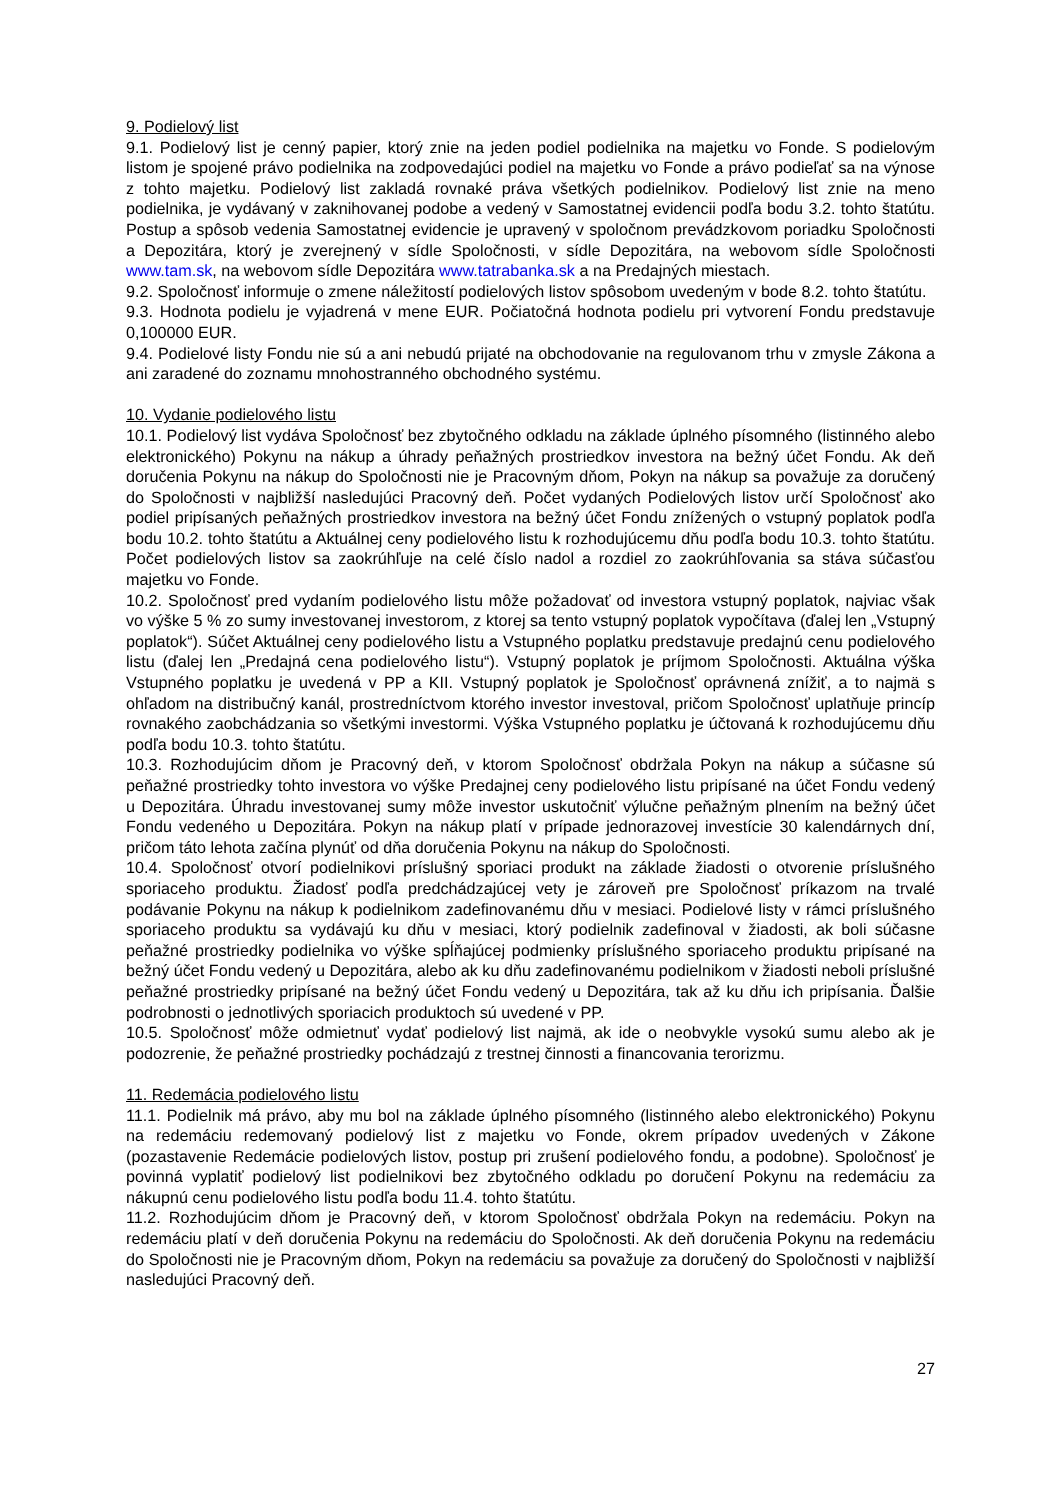9. Podielový list
9.1. Podielový list je cenný papier, ktorý znie na jeden podiel podielnika na majetku vo Fonde. S podielovým listom je spojené právo podielnika na zodpovedajúci podiel na majetku vo Fonde a právo podieľať sa na výnose z tohto majetku. Podielový list zakladá rovnaké práva všetkých podielnikov. Podielový list znie na meno podielnika, je vydávaný v zaknihovanej podobe a vedený v Samostatnej evidencii podľa bodu 3.2. tohto štatútu. Postup a spôsob vedenia Samostatnej evidencie je upravený v spoločnom prevádzkovom poriadku Spoločnosti a Depozitára, ktorý je zverejnený v sídle Spoločnosti, v sídle Depozitára, na webovom sídle Spoločnosti www.tam.sk, na webovom sídle Depozitára www.tatrabanka.sk a na Predajných miestach.
9.2. Spoločnosť informuje o zmene náležitostí podielových listov spôsobom uvedeným v bode 8.2. tohto štatútu.
9.3. Hodnota podielu je vyjadrená v mene EUR. Počiatočná hodnota podielu pri vytvorení Fondu predstavuje 0,100000 EUR.
9.4. Podielové listy Fondu nie sú a ani nebudú prijaté na obchodovanie na regulovanom trhu v zmysle Zákona a ani zaradené do zoznamu mnohostranného obchodného systému.
10. Vydanie podielového listu
10.1. Podielový list vydáva Spoločnosť bez zbytočného odkladu na základe úplného písomného (listinného alebo elektronického) Pokynu na nákup a úhrady peňažných prostriedkov investora na bežný účet Fondu. Ak deň doručenia Pokynu na nákup do Spoločnosti nie je Pracovným dňom, Pokyn na nákup sa považuje za doručený do Spoločnosti v najbližší nasledujúci Pracovný deň. Počet vydaných Podielových listov určí Spoločnosť ako podiel pripísaných peňažných prostriedkov investora na bežný účet Fondu znížených o vstupný poplatok podľa bodu 10.2. tohto štatútu a Aktuálnej ceny podielového listu k rozhodujúcemu dňu podľa bodu 10.3. tohto štatútu. Počet podielových listov sa zaokrúhľuje na celé číslo nadol a rozdiel zo zaokrúhľovania sa stáva súčasťou majetku vo Fonde.
10.2. Spoločnosť pred vydaním podielového listu môže požadovať od investora vstupný poplatok, najviac však vo výške 5 % zo sumy investovanej investorom, z ktorej sa tento vstupný poplatok vypočítava (ďalej len „Vstupný poplatok“). Súčet Aktuálnej ceny podielového listu a Vstupného poplatku predstavuje predajnú cenu podielového listu (ďalej len „Predajná cena podielového listu“). Vstupný poplatok je príjmom Spoločnosti. Aktuálna výška Vstupného poplatku je uvedená v PP a KII. Vstupný poplatok je Spoločnosť oprávnená znížiť, a to najmä s ohľadom na distribučný kanál, prostredníctvom ktorého investor investoval, pričom Spoločnosť uplatňuje princíp rovnakého zaobchádzania so všetkými investormi. Výška Vstupného poplatku je účtovaná k rozhodujúcemu dňu podľa bodu 10.3. tohto štatútu.
10.3. Rozhodujúcim dňom je Pracovný deň, v ktorom Spoločnosť obdržala Pokyn na nákup a súčasne sú peňažné prostriedky tohto investora vo výške Predajnej ceny podielového listu pripísané na účet Fondu vedený u Depozitára. Úhradu investovanej sumy môže investor uskutočniť výlučne peňažným plnením na bežný účet Fondu vedeného u Depozitára. Pokyn na nákup platí v prípade jednorazovej investície 30 kalendárnych dní, pričom táto lehota začína plynúť od dňa doručenia Pokynu na nákup do Spoločnosti.
10.4. Spoločnosť otvorí podielnikovi príslušný sporiaci produkt na základe žiadosti o otvorenie príslušného sporiaceho produktu. Žiadosť podľa predchádzajúcej vety je zároveň pre Spoločnosť príkazom na trvalé podávanie Pokynu na nákup k podielnikom zadefinovanému dňu v mesiaci. Podielové listy v rámci príslušného sporiaceho produktu sa vydávajú ku dňu v mesiaci, ktorý podielnik zadefinoval v žiadosti, ak boli súčasne peňažné prostriedky podielnika vo výške spĺňajúcej podmienky príslušného sporiaceho produktu pripísané na bežný účet Fondu vedený u Depozitára, alebo ak ku dňu zadefinovanému podielnikom v žiadosti neboli príslušné peňažné prostriedky pripísané na bežný účet Fondu vedený u Depozitára, tak až ku dňu ich pripísania. Ďalšie podrobnosti o jednotlivých sporiacich produktoch sú uvedené v PP.
10.5. Spoločnosť môže odmietnuť vydať podielový list najmä, ak ide o neobvykle vysokú sumu alebo ak je podozrenie, že peňažné prostriedky pochádzajú z trestnej činnosti a financovania terorizmu.
11. Redemácia podielového listu
11.1. Podielnik má právo, aby mu bol na základe úplného písomného (listinného alebo elektronického) Pokynu na redemáciu redemovaný podielový list z majetku vo Fonde, okrem prípadov uvedených v Zákone (pozastavenie Redemácie podielových listov, postup pri zrušení podielového fondu, a podobne). Spoločnosť je povinná vyplatiť podielový list podielnikovi bez zbytočného odkladu po doručení Pokynu na redemáciu za nákupnú cenu podielového listu podľa bodu 11.4. tohto štatútu.
11.2. Rozhodujúcim dňom je Pracovný deň, v ktorom Spoločnosť obdržala Pokyn na redemáciu. Pokyn na redemáciu platí v deň doručenia Pokynu na redemáciu do Spoločnosti. Ak deň doručenia Pokynu na redemáciu do Spoločnosti nie je Pracovným dňom, Pokyn na redemáciu sa považuje za doručený do Spoločnosti v najbližší nasledujúci Pracovný deň.
27